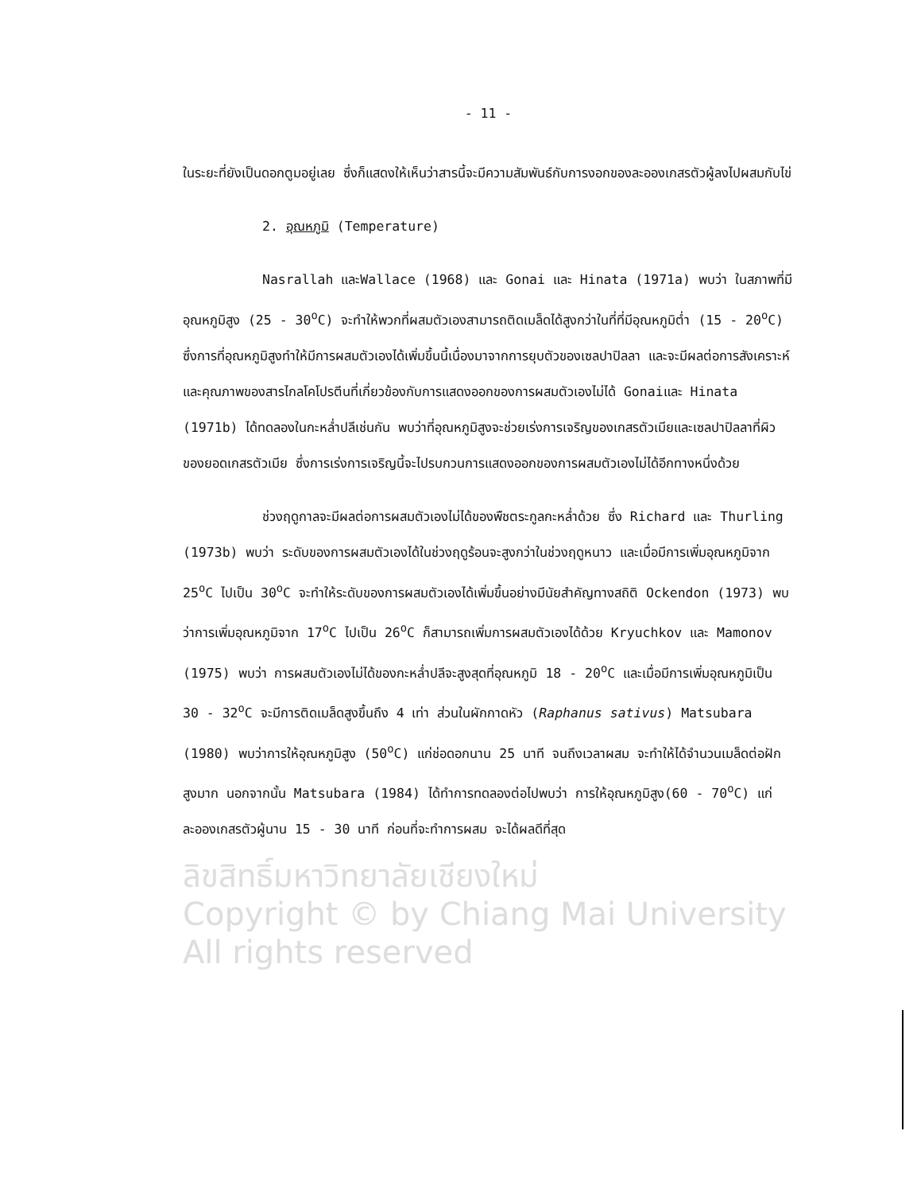- 11 -
ในระยะที่ยังเป็นดอกตูมอยู่เลย ซึ่งก็แสดงให้เห็นว่าสารนี้จะมีความสัมพันธ์กับการงอกของละอองเกสรตัวผู้ลงไปผสมกับไข่
2. อุณหภูมิ (Temperature)
Nasrallah และWallace (1968) และ Gonai และ Hinata (1971a) พบว่า ในสภาพที่มีอุณหภูมิสูง (25 - 30<sup>o</sup>C) จะทำให้พวกที่ผสมตัวเองสามารถติดเมล็ดได้สูงกว่าในที่ที่มีอุณหภูมิต่ำ (15 - 20<sup>o</sup>C) ซึ่งการที่อุณหภูมิสูงทำให้มีการผสมตัวเองได้เพิ่มขึ้นนี้เนื่องมาจากการยุบตัวของเซลปาปิลลา และจะมีผลต่อการสังเคราะห์และคุณภาพของสารไกลโคโปรตีนที่เกี่ยวข้องกับการแสดงออกของการผสมตัวเองไม่ได้ Gonaiและ Hinata (1971b) ได้ทดลองในกะหล่ำปลีเช่นกัน พบว่าที่อุณหภูมิสูงจะช่วยเร่งการเจริญของเกสรตัวเมียและเซลปาปิลลาที่ผิวของยอดเกสรตัวเมีย ซึ่งการเร่งการเจริญนี้จะไปรบกวนการแสดงออกของการผสมตัวเองไม่ได้อีกทางหนึ่งด้วย
ช่วงฤดูกาลจะมีผลต่อการผสมตัวเองไม่ได้ของพืชตระกูลกะหล่ำด้วย ซึ่ง Richard และ Thurling (1973b) พบว่า ระดับของการผสมตัวเองได้ในช่วงฤดูร้อนจะสูงกว่าในช่วงฤดูหนาว และเมื่อมีการเพิ่มอุณหภูมิจาก 25<sup>o</sup>C ไปเป็น 30<sup>o</sup>C จะทำให้ระดับของการผสมตัวเองได้เพิ่มขึ้นอย่างมีนัยสำคัญทางสถิติ Ockendon (1973) พบว่าการเพิ่มอุณหภูมิจาก 17<sup>o</sup>C ไปเป็น 26<sup>o</sup>C ก็สามารถเพิ่มการผสมตัวเองได้ด้วย Kryuchkov และ Mamonov (1975) พบว่า การผสมตัวเองไม่ได้ของกะหล่ำปลีจะสูงสุดที่อุณหภูมิ 18 - 20<sup>o</sup>C และเมื่อมีการเพิ่มอุณหภูมิเป็น 30 - 32<sup>o</sup>C จะมีการติดเมล็ดสูงขึ้นถึง 4 เท่า ส่วนในผักกาดหัว (Raphanus sativus) Matsubara (1980) พบว่าการให้อุณหภูมิสูง (50<sup>o</sup>C) แก่ช่อดอกนาน 25 นาที จนถึงเวลาผสม จะทำให้ได้จำนวนเมล็ดต่อฝักสูงมาก นอกจากนั้น Matsubara (1984) ได้ทำการทดลองต่อไปพบว่า การให้อุณหภูมิสูง(60 - 70<sup>o</sup>C) แก่ละอองเกสรตัวผู้นาน 15 - 30 นาที ก่อนที่จะทำการผสม จะได้ผลดีที่สุด
ลิขสิทธิ์มหาวิทยาลัยเชียงใหม่
Copyright © by Chiang Mai University
All rights reserved